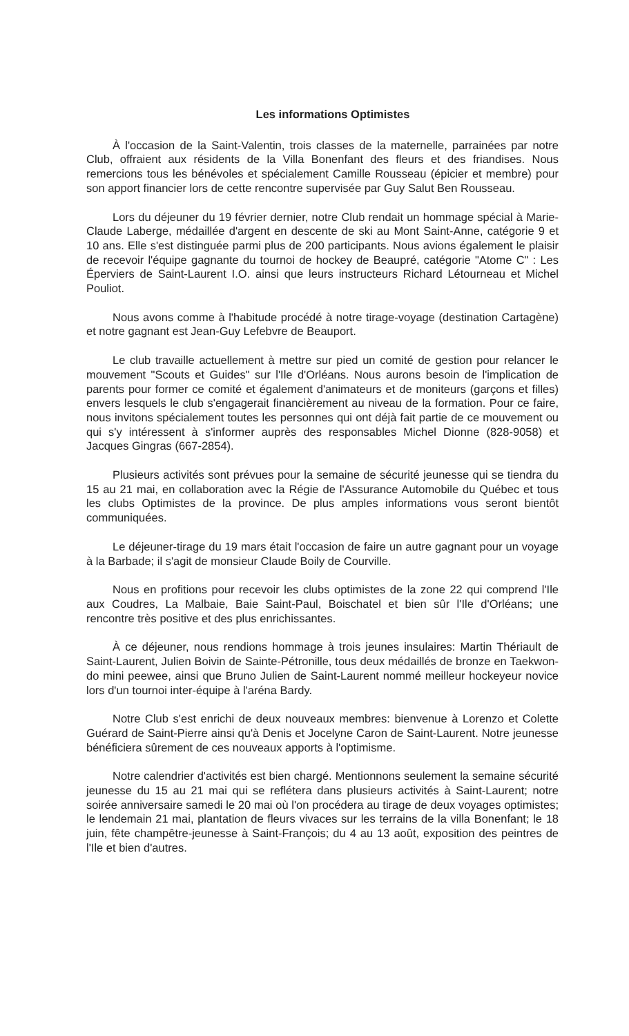Les informations Optimistes
À l'occasion de la Saint-Valentin, trois classes de la maternelle, parrainées par notre Club, offraient aux résidents de la Villa Bonenfant des fleurs et des friandises. Nous remercions tous les bénévoles et spécialement Camille Rousseau (épicier et membre) pour son apport financier lors de cette rencontre supervisée par Guy Salut Ben Rousseau.
Lors du déjeuner du 19 février dernier, notre Club rendait un hommage spécial à Marie-Claude Laberge, médaillée d'argent en descente de ski au Mont Saint-Anne, catégorie 9 et 10 ans. Elle s'est distinguée parmi plus de 200 participants. Nous avions également le plaisir de recevoir l'équipe gagnante du tournoi de hockey de Beaupré, catégorie "Atome C" : Les Éperviers de Saint-Laurent I.O. ainsi que leurs instructeurs Richard Létourneau et Michel Pouliot.
Nous avons comme à l'habitude procédé à notre tirage-voyage (destination Cartagène) et notre gagnant est Jean-Guy Lefebvre de Beauport.
Le club travaille actuellement à mettre sur pied un comité de gestion pour relancer le mouvement "Scouts et Guides" sur l'Ile d'Orléans. Nous aurons besoin de l'implication de parents pour former ce comité et également d'animateurs et de moniteurs (garçons et filles) envers lesquels le club s'engagerait financièrement au niveau de la formation. Pour ce faire, nous invitons spécialement toutes les personnes qui ont déjà fait partie de ce mouvement ou qui s'y intéressent à s'informer auprès des responsables Michel Dionne (828-9058) et Jacques Gingras (667-2854).
Plusieurs activités sont prévues pour la semaine de sécurité jeunesse qui se tiendra du 15 au 21 mai, en collaboration avec la Régie de l'Assurance Automobile du Québec et tous les clubs Optimistes de la province. De plus amples informations vous seront bientôt communiquées.
Le déjeuner-tirage du 19 mars était l'occasion de faire un autre gagnant pour un voyage à la Barbade; il s'agit de monsieur Claude Boily de Courville.
Nous en profitions pour recevoir les clubs optimistes de la zone 22 qui comprend l'Ile aux Coudres, La Malbaie, Baie Saint-Paul, Boischatel et bien sûr l'Ile d'Orléans; une rencontre très positive et des plus enrichissantes.
À ce déjeuner, nous rendions hommage à trois jeunes insulaires: Martin Thériault de Saint-Laurent, Julien Boivin de Sainte-Pétronille, tous deux médaillés de bronze en Taekwon-do mini peewee, ainsi que Bruno Julien de Saint-Laurent nommé meilleur hockeyeur novice lors d'un tournoi inter-équipe à l'aréna Bardy.
Notre Club s'est enrichi de deux nouveaux membres: bienvenue à Lorenzo et Colette Guérard de Saint-Pierre ainsi qu'à Denis et Jocelyne Caron de Saint-Laurent. Notre jeunesse bénéficiera sûrement de ces nouveaux apports à l'optimisme.
Notre calendrier d'activités est bien chargé. Mentionnons seulement la semaine sécurité jeunesse du 15 au 21 mai qui se reflétera dans plusieurs activités à Saint-Laurent; notre soirée anniversaire samedi le 20 mai où l'on procédera au tirage de deux voyages optimistes; le lendemain 21 mai, plantation de fleurs vivaces sur les terrains de la villa Bonenfant; le 18 juin, fête champêtre-jeunesse à Saint-François; du 4 au 13 août, exposition des peintres de l'Ile et bien d'autres.